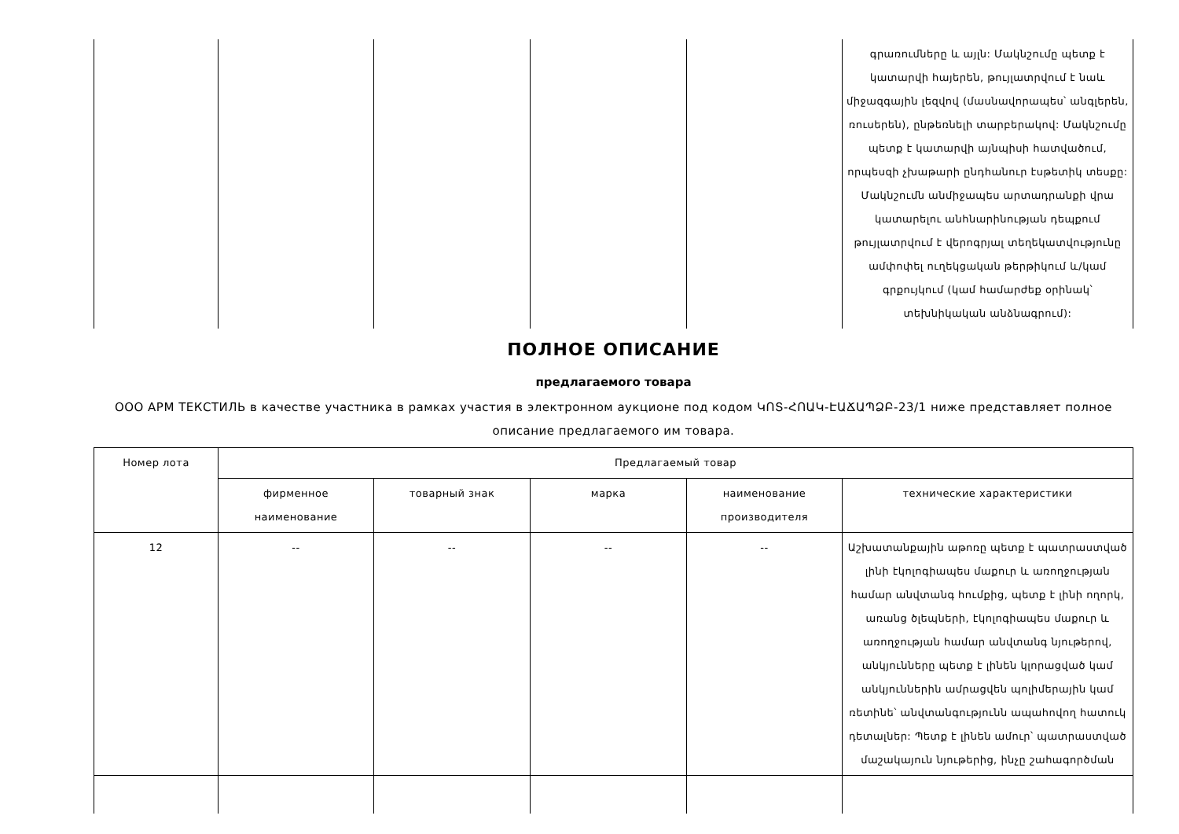| | | | | | գրառումները և այլն: Մակնշումը պետք է կատարվի հայերեն, թույլատրվում է նաև միջազգային լեզվով (մասնավորապես՝ անգլերեն, ռուսերեն), ընթեռնելի տարբերակով: Մակնշումը պետք է կատարվի այնպիսի հատվածում, որպեսզի չխաթարի ընդհանուր էսթետիկ տեսքը: Մակնշումն անմիջապես արտադրանքի վրա կատարելու անհնարինության դեպքում թույլատրվում է վերոգրյալ տեղեկատվությունը ամփոփել ուղեկցական թերթիկում և/կամ գրքույկում (կամ համարժեք օրինակ՝ տեխնիկական անձնագրում): |
ПОЛНОЕ ОПИСАНИЕ
предлагаемого товара
ООО АРМ ТЕКСТИЛЬ в качестве участника в рамках участия в электронном аукционе под кодом ԿՈՏ-ՀՈԱԿ-ԷԱՃԱՊՁԲ-23/1 ниже представляет полное описание предлагаемого им товара.
| Номер лота | Предлагаемый товар | | | | |
| --- | --- | --- | --- | --- | --- |
| | фирменное наименование | товарный знак | марка | наименование производителя | технические характеристики |
| 12 | -- | -- | -- | -- | Աշխատանքային աթոռը պետք է պատրաստված լինի էկոլոգիապես մաքուր և առողջության համար անվտանգ հումքից, պետք է լինի ողորկ, առանց ծլեպների, էկոլոգիապես մաքուր և առողջության համար անվտանգ նյութերով, անկյունները պետք է լինեն կլորացված կամ անկյուններին ամրացվեն պոլիմերային կամ ռետինե՝ անվտանգությունն ապահովող հատուկ դետալներ: Պետք է լինեն ամուր՝ պատրաստված մաշակայուն նյութերից, ինչը շահագործման |